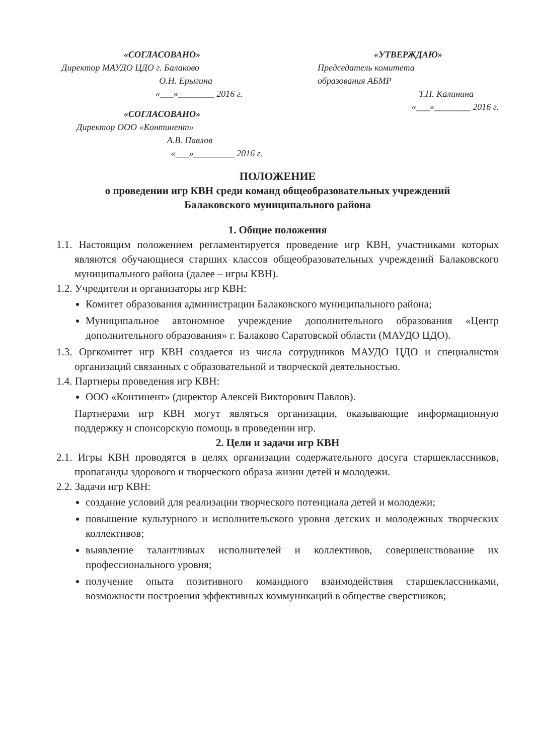«СОГЛАСОВАНО»
Директор МАУДО ЦДО г. Балаково
О.Н. Ерыгина
«___»________ 2016 г.
«СОГЛАСОВАНО»
Директор ООО «Континент»
А.В. Павлов
«___»_________ 2016 г.
«УТВЕРЖДАЮ»
Председатель комитета
образования АБМР
Т.П. Калинина
«___»________ 2016 г.
ПОЛОЖЕНИЕ
о проведении игр КВН среди команд общеобразовательных учреждений
Балаковского муниципального района
1. Общие положения
1.1. Настоящим положением регламентируется проведение игр КВН, участниками которых являются обучающиеся старших классов общеобразовательных учреждений Балаковского муниципального района (далее – игры КВН).
1.2. Учредители и организаторы игр КВН:
Комитет образования администрации Балаковского муниципального района;
Муниципальное автономное учреждение дополнительного образования «Центр дополнительного образования» г. Балаково Саратовской области (МАУДО ЦДО).
1.3. Оргкомитет игр КВН создается из числа сотрудников МАУДО ЦДО и специалистов организаций связанных с образовательной и творческой деятельностью.
1.4. Партнеры проведения игр КВН:
ООО «Континент» (директор Алексей Викторович Павлов).
Партнерами игр КВН могут являться организации, оказывающие информационную поддержку и спонсорскую помощь в проведении игр.
2. Цели и задачи игр КВН
2.1. Игры КВН проводятся в целях организации содержательного досуга старшеклассников, пропаганды здорового и творческого образа жизни детей и молодежи.
2.2. Задачи игр КВН:
создание условий для реализации творческого потенциала детей и молодежи;
повышение культурного и исполнительского уровня детских и молодежных творческих коллективов;
выявление талантливых исполнителей и коллективов, совершенствование их профессионального уровня;
получение опыта позитивного командного взаимодействия старшеклассниками, возможности построения эффективных коммуникаций в обществе сверстников;